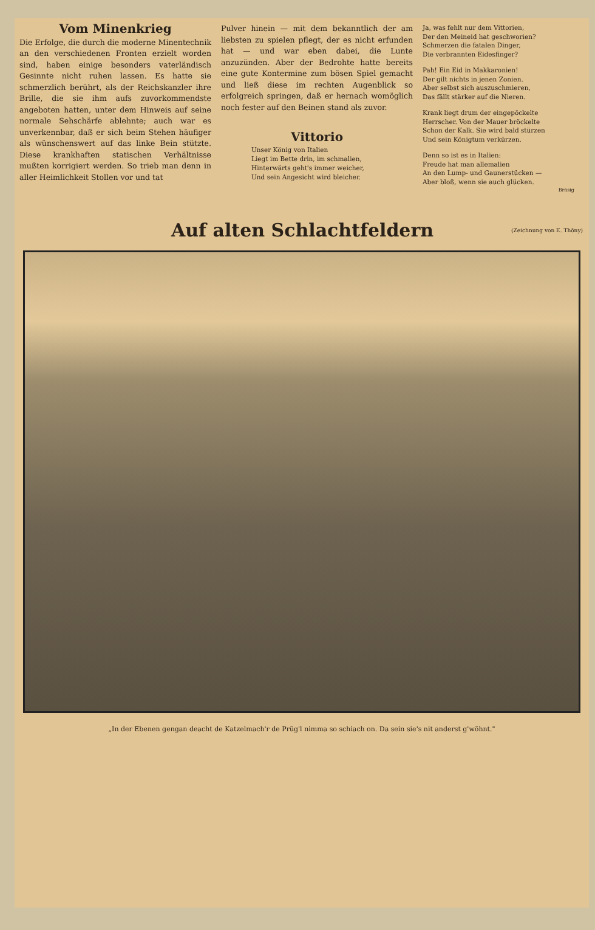Vom Minenkrieg
Die Erfolge, die durch die moderne Minentechnik an den verschiedenen Fronten erzielt worden sind, haben einige besonders vaterländisch Gesinnte nicht ruhen lassen. Es hatte sie schmerzlich berührt, als der Reichskanzler ihre Brille, die sie ihm aufs zuvorkommendste angeboten hatten, unter dem Hinweis auf seine normale Sehschärfe ablehnte; auch war es unverkennbar, daß er sich beim Stehen häufiger als wünschenswert auf das linke Bein stützte. Diese krankhaften statischen Verhältnisse mußten korrigiert werden. So trieb man denn in aller Heimlichkeit Stollen vor und tat
Pulver hinein — mit dem bekanntlich der am liebsten zu spielen pflegt, der es nicht erfunden hat — und war eben dabei, die Lunte anzuzünden. Aber der Bedrohte hatte bereits eine gute Kontermine zum bösen Spiel gemacht und ließ diese im rechten Augenblick so erfolgreich springen, daß er hernach womöglich noch fester auf den Beinen stand als zuvor.
Vittorio
Unser König von Italien
Liegt im Bette drin, im schmalien,
Hinterwärts geht's immer weicher,
Und sein Angesicht wird bleicher.
Ja, was fehlt nur dem Vittorien,
Der den Meineid hat geschworien?
Schmerzen die fatalen Dinger,
Die verbrannten Eidesfinger?
Pah! Ein Eid in Makkaronien!
Der gilt nichts in jenen Zonien.
Aber selbst sich auszuschmieren,
Das fällt stärker auf die Nieren.
Krank liegt drum der eingepöckelte
Herrscher. Von der Mauer bröckelte
Schon der Kalk. Sie wird bald stürzen
Und sein Königtum verkürzen.
Denn so ist es in Italien:
Freude hat man allemalien
An den Lump- und Gaunerstücken —
Aber bloß, wenn sie auch glücken.
Bräsig
Auf alten Schlachtfeldern
(Zeichnung von E. Thöny)
„In der Ebenen gengan deacht de Katzelmach'r de Prüg'l nimma so schiach on. Da sein sie's nit anderst g'wöhnt."